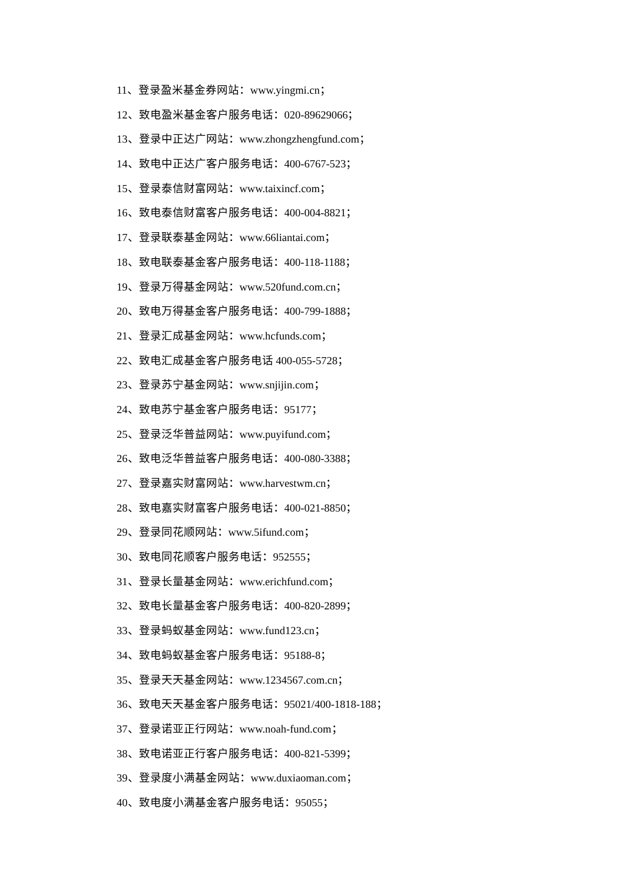11、登录盈米基金券网站：www.yingmi.cn；
12、致电盈米基金客户服务电话：020-89629066；
13、登录中正达广网站：www.zhongzhengfund.com；
14、致电中正达广客户服务电话：400-6767-523；
15、登录泰信财富网站：www.taixincf.com；
16、致电泰信财富客户服务电话：400-004-8821；
17、登录联泰基金网站：www.66liantai.com；
18、致电联泰基金客户服务电话：400-118-1188；
19、登录万得基金网站：www.520fund.com.cn；
20、致电万得基金客户服务电话：400-799-1888；
21、登录汇成基金网站：www.hcfunds.com；
22、致电汇成基金客户服务电话 400-055-5728；
23、登录苏宁基金网站：www.snjijin.com；
24、致电苏宁基金客户服务电话：95177；
25、登录泛华普益网站：www.puyifund.com；
26、致电泛华普益客户服务电话：400-080-3388；
27、登录嘉实财富网站：www.harvestwm.cn；
28、致电嘉实财富客户服务电话：400-021-8850；
29、登录同花顺网站：www.5ifund.com；
30、致电同花顺客户服务电话：952555；
31、登录长量基金网站：www.erichfund.com；
32、致电长量基金客户服务电话：400-820-2899；
33、登录蚂蚁基金网站：www.fund123.cn；
34、致电蚂蚁基金客户服务电话：95188-8；
35、登录天天基金网站：www.1234567.com.cn；
36、致电天天基金客户服务电话：95021/400-1818-188；
37、登录诺亚正行网站：www.noah-fund.com；
38、致电诺亚正行客户服务电话：400-821-5399；
39、登录度小满基金网站：www.duxiaoman.com；
40、致电度小满基金客户服务电话：95055；